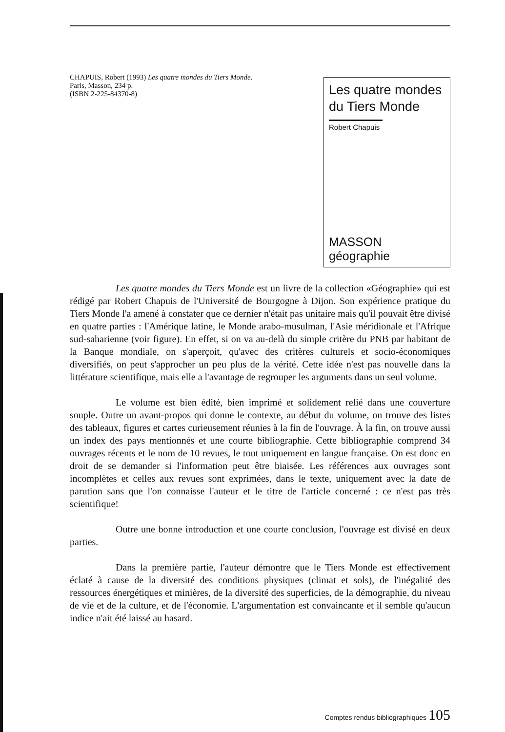CHAPUIS, Robert (1993) Les quatre mondes du Tiers Monde.
Paris, Masson, 234 p.
(ISBN 2-225-84370-8)
Les quatre mondes du Tiers Monde
Robert Chapuis
MASSON géographie
Les quatre mondes du Tiers Monde est un livre de la collection «Géographie» qui est rédigé par Robert Chapuis de l'Université de Bourgogne à Dijon. Son expérience pratique du Tiers Monde l'a amené à constater que ce dernier n'était pas unitaire mais qu'il pouvait être divisé en quatre parties : l'Amérique latine, le Monde arabo-musulman, l'Asie méridionale et l'Afrique sud-saharienne (voir figure). En effet, si on va au-delà du simple critère du PNB par habitant de la Banque mondiale, on s'aperçoit, qu'avec des critères culturels et socio-économiques diversifiés, on peut s'approcher un peu plus de la vérité. Cette idée n'est pas nouvelle dans la littérature scientifique, mais elle a l'avantage de regrouper les arguments dans un seul volume.
Le volume est bien édité, bien imprimé et solidement relié dans une couverture souple. Outre un avant-propos qui donne le contexte, au début du volume, on trouve des listes des tableaux, figures et cartes curieusement réunies à la fin de l'ouvrage. À la fin, on trouve aussi un index des pays mentionnés et une courte bibliographie. Cette bibliographie comprend 34 ouvrages récents et le nom de 10 revues, le tout uniquement en langue française. On est donc en droit de se demander si l'information peut être biaisée. Les références aux ouvrages sont incomplètes et celles aux revues sont exprimées, dans le texte, uniquement avec la date de parution sans que l'on connaisse l'auteur et le titre de l'article concerné : ce n'est pas très scientifique!
Outre une bonne introduction et une courte conclusion, l'ouvrage est divisé en deux parties.
Dans la première partie, l'auteur démontre que le Tiers Monde est effectivement éclaté à cause de la diversité des conditions physiques (climat et sols), de l'inégalité des ressources énergétiques et minières, de la diversité des superficies, de la démographie, du niveau de vie et de la culture, et de l'économie. L'argumentation est convaincante et il semble qu'aucun indice n'ait été laissé au hasard.
Comptes rendus bibliographiques 105